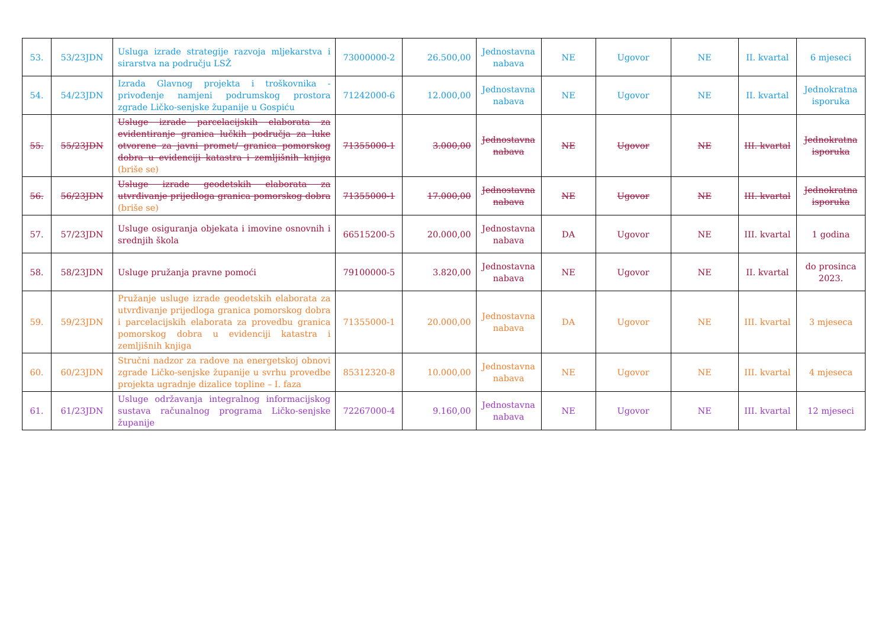| 53. | 53/23JDN | Usluga izrade strategije razvoja mljekarstva i sirarstva na području LSŽ | 73000000-2 | 26.500,00 | Jednostavna nabava | NE | Ugovor | NE | II. kvartal | 6 mjeseci |
| 54. | 54/23JDN | Izrada Glavnog projekta i troškovnika - privođenje namjeni podrumskog prostora zgrade Ličko-senjske županije u Gospiću | 71242000-6 | 12.000,00 | Jednostavna nabava | NE | Ugovor | NE | II. kvartal | Jednokratna isporuka |
| 55. | 55/23JDN | Usluge izrade parcelacijskih elaborata za evidentiranje granica lučkih područja za luke otvorene za javni promet/ granica pomorskog dobra u evidenciji katastra i zemljišnih knjiga (briše se) | 71355000-1 | 3.000,00 | Jednostavna nabava | NE | Ugovor | NE | III. kvartal | Jednokratna isporuka |
| 56. | 56/23JDN | Usluge izrade geodetskih elaborata za utvrđivanje prijedloga granica pomorskog dobra (briše se) | 71355000-1 | 17.000,00 | Jednostavna nabava | NE | Ugovor | NE | III. kvartal | Jednokratna isporuka |
| 57. | 57/23JDN | Usluge osiguranja objekata i imovine osnovnih i srednjih škola | 66515200-5 | 20.000,00 | Jednostavna nabava | DA | Ugovor | NE | III. kvartal | 1 godina |
| 58. | 58/23JDN | Usluge pružanja pravne pomoći | 79100000-5 | 3.820,00 | Jednostavna nabava | NE | Ugovor | NE | II. kvartal | do prosinca 2023. |
| 59. | 59/23JDN | Pružanje usluge izrade geodetskih elaborata za utvrđivanje prijedloga granica pomorskog dobra i parcelacijskih elaborata za provedbu granica pomorskog dobra u evidenciji katastra i zemljišnih knjiga | 71355000-1 | 20.000,00 | Jednostavna nabava | DA | Ugovor | NE | III. kvartal | 3 mjeseca |
| 60. | 60/23JDN | Stručni nadzor za radove na energetskoj obnovi zgrade Ličko-senjske županije u svrhu provedbe projekta ugradnje dizalice topline – I. faza | 85312320-8 | 10.000,00 | Jednostavna nabava | NE | Ugovor | NE | III. kvartal | 4 mjeseca |
| 61. | 61/23JDN | Usluge održavanja integralnog informacijskog sustava računalnog programa Ličko-senjske županije | 72267000-4 | 9.160,00 | Jednostavna nabava | NE | Ugovor | NE | III. kvartal | 12 mjeseci |